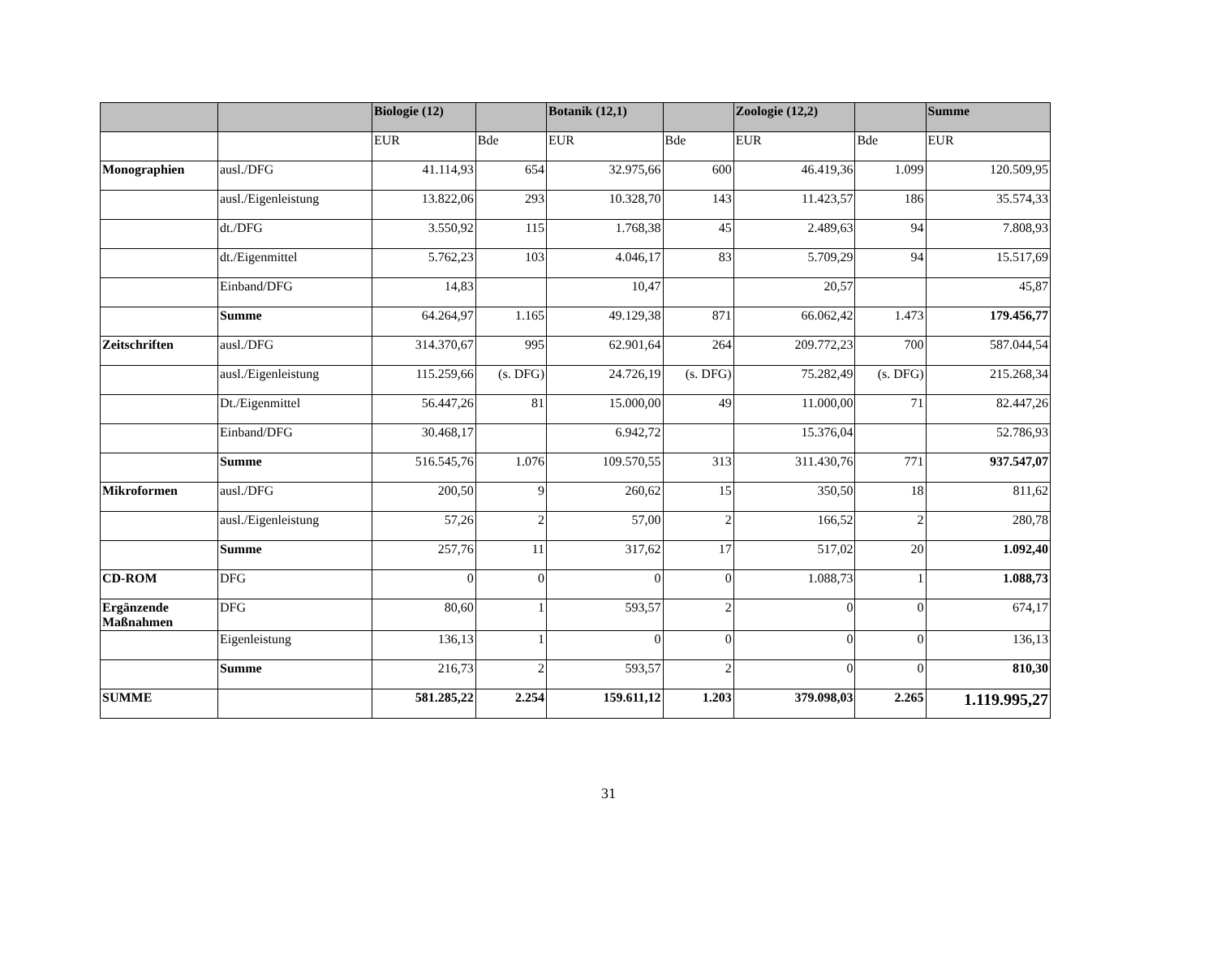| | | Biologie (12) | | Botanik (12,1) | | Zoologie (12,2) | | Summe |
| --- | --- | --- | --- | --- | --- | --- | --- | --- |
| | | EUR | Bde | EUR | Bde | EUR | Bde | EUR |
| Monographien | ausl./DFG | 41.114,93 | 654 | 32.975,66 | 600 | 46.419,36 | 1.099 | 120.509,95 |
| | ausl./Eigenleistung | 13.822,06 | 293 | 10.328,70 | 143 | 11.423,57 | 186 | 35.574,33 |
| | dt./DFG | 3.550,92 | 115 | 1.768,38 | 45 | 2.489,63 | 94 | 7.808,93 |
| | dt./Eigenmittel | 5.762,23 | 103 | 4.046,17 | 83 | 5.709,29 | 94 | 15.517,69 |
| | Einband/DFG | 14,83 | | 10,47 | | 20,57 | | 45,87 |
| | Summe | 64.264,97 | 1.165 | 49.129,38 | 871 | 66.062,42 | 1.473 | 179.456,77 |
| Zeitschriften | ausl./DFG | 314.370,67 | 995 | 62.901,64 | 264 | 209.772,23 | 700 | 587.044,54 |
| | ausl./Eigenleistung | 115.259,66 | (s. DFG) | 24.726,19 | (s. DFG) | 75.282,49 | (s. DFG) | 215.268,34 |
| | Dt./Eigenmittel | 56.447,26 | 81 | 15.000,00 | 49 | 11.000,00 | 71 | 82.447,26 |
| | Einband/DFG | 30.468,17 | | 6.942,72 | | 15.376,04 | | 52.786,93 |
| | Summe | 516.545,76 | 1.076 | 109.570,55 | 313 | 311.430,76 | 771 | 937.547,07 |
| Mikroformen | ausl./DFG | 200,50 | 9 | 260,62 | 15 | 350,50 | 18 | 811,62 |
| | ausl./Eigenleistung | 57,26 | 2 | 57,00 | 2 | 166,52 | 2 | 280,78 |
| | Summe | 257,76 | 11 | 317,62 | 17 | 517,02 | 20 | 1.092,40 |
| CD-ROM | DFG | 0 | 0 | 0 | 0 | 1.088,73 | 1 | 1.088,73 |
| Ergänzende Maßnahmen | DFG | 80,60 | 1 | 593,57 | 2 | 0 | 0 | 674,17 |
| | Eigenleistung | 136,13 | 1 | 0 | 0 | 0 | 0 | 136,13 |
| | Summe | 216,73 | 2 | 593,57 | 2 | 0 | 0 | 810,30 |
| SUMME | | 581.285,22 | 2.254 | 159.611,12 | 1.203 | 379.098,03 | 2.265 | 1.119.995,27 |
31